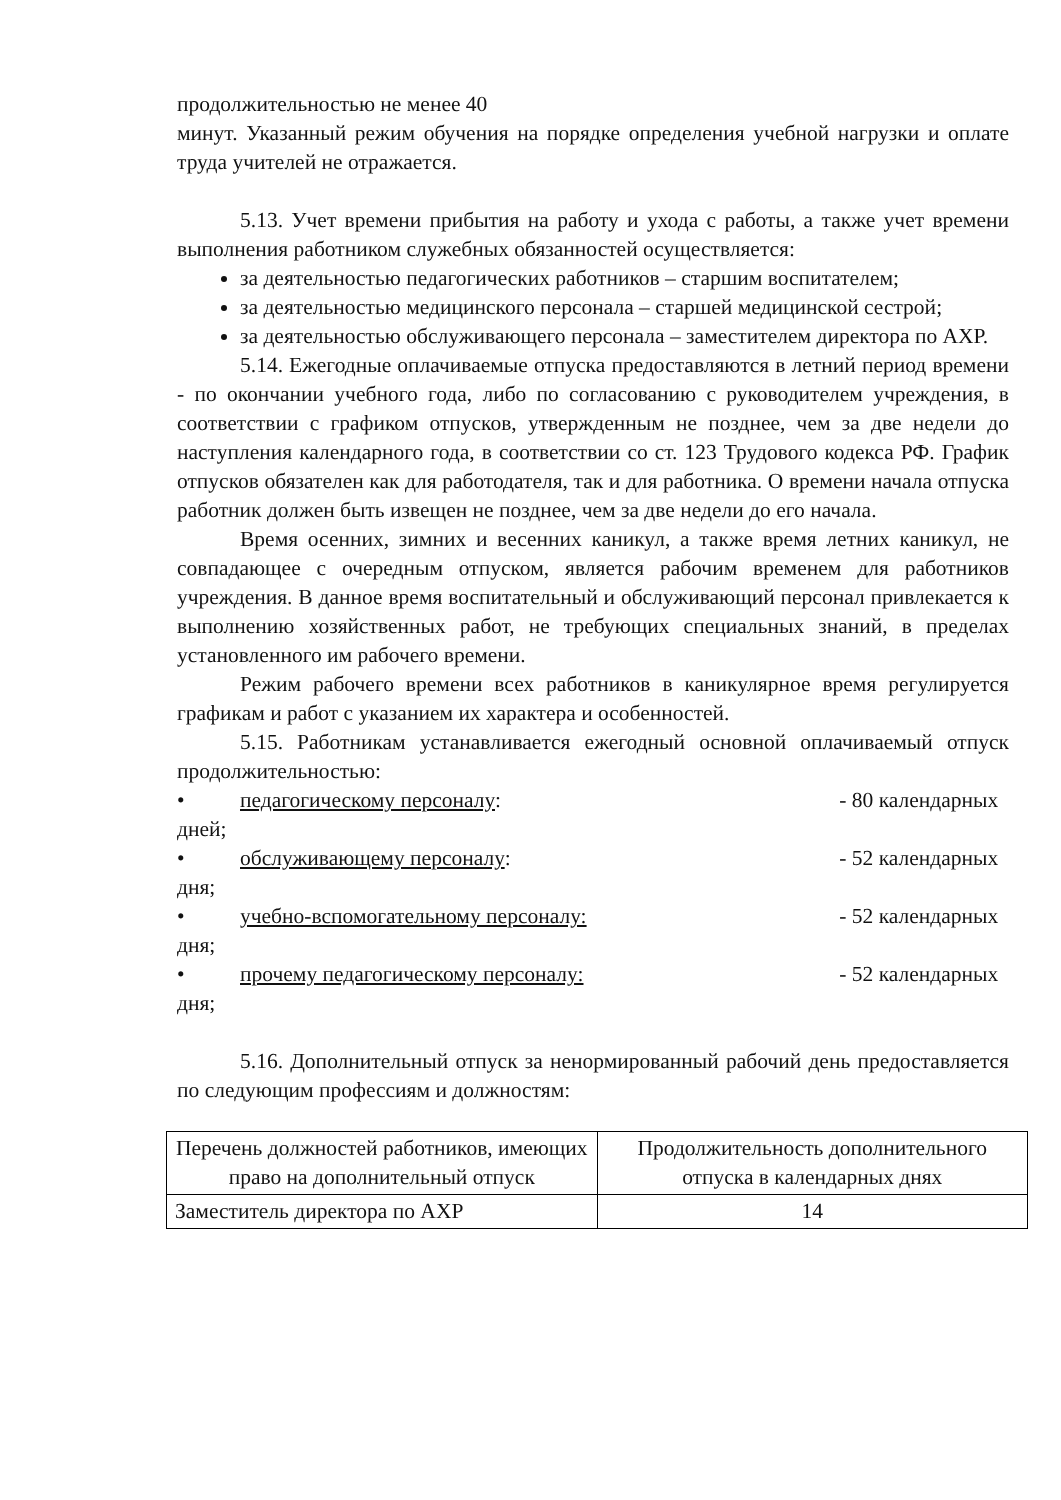продолжительностью не менее 40
минут. Указанный режим обучения на порядке определения учебной нагрузки и оплате труда учителей не отражается.
5.13. Учет времени прибытия на работу и ухода с работы, а также учет времени выполнения работником служебных обязанностей осуществляется:
за деятельностью педагогических работников – старшим воспитателем;
за деятельностью медицинского персонала – старшей медицинской сестрой;
за деятельностью обслуживающего персонала – заместителем директора по АХР.
5.14. Ежегодные оплачиваемые отпуска предоставляются в летний период времени - по окончании учебного года, либо по согласованию с руководителем учреждения, в соответствии с графиком отпусков, утвержденным не позднее, чем за две недели до наступления календарного года, в соответствии со ст. 123 Трудового кодекса РФ. График отпусков обязателен как для работодателя, так и для работника. О времени начала отпуска работник должен быть извещен не позднее, чем за две недели до его начала.
Время осенних, зимних и весенних каникул, а также время летних каникул, не совпадающее с очередным отпуском, является рабочим временем для работников учреждения. В данное время воспитательный и обслуживающий персонал привлекается к выполнению хозяйственных работ, не требующих специальных знаний, в пределах установленного им рабочего времени.
Режим рабочего времени всех работников в каникулярное время регулируется графикам и работ с указанием их характера и особенностей.
5.15. Работникам устанавливается ежегодный основной оплачиваемый отпуск продолжительностью:
• педагогическому персоналу: - 80 календарных
дней;
• обслуживающему персоналу: - 52 календарных
дня;
• учебно-вспомогательному персоналу: - 52 календарных
дня;
• прочему педагогическому персоналу: - 52 календарных
дня;
5.16. Дополнительный отпуск за ненормированный рабочий день предоставляется по следующим профессиям и должностям:
| Перечень должностей работников, имеющих право на дополнительный отпуск | Продолжительность дополнительного отпуска в календарных днях |
| Заместитель директора по АХР | 14 |